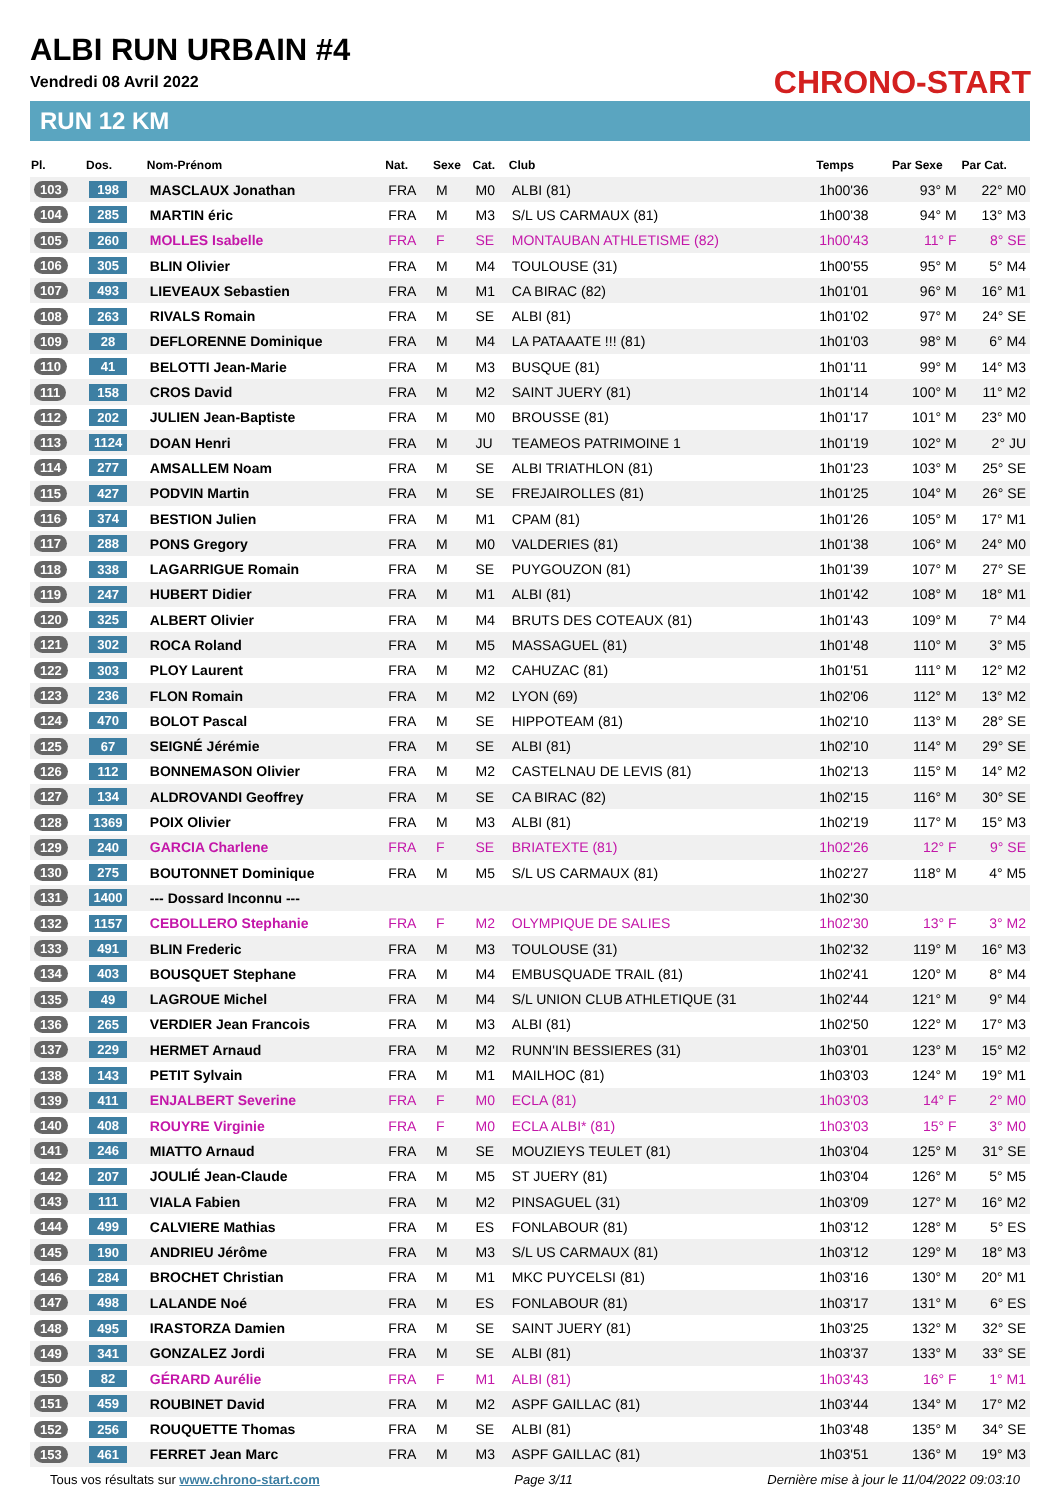ALBI RUN URBAIN #4
Vendredi 08 Avril 2022
RUN 12 KM
CHRONO-START
| Pl. | Dos. | Nom-Prénom | Nat. | Sexe | Cat. | Club | Temps | Par Sexe | Par Cat. |
| --- | --- | --- | --- | --- | --- | --- | --- | --- | --- |
| 103 | 198 | MASCLAUX Jonathan | FRA | M | M0 | ALBI (81) | 1h00'36 | 93° M | 22° M0 |
| 104 | 285 | MARTIN éric | FRA | M | M3 | S/L US CARMAUX (81) | 1h00'38 | 94° M | 13° M3 |
| 105 | 260 | MOLLES Isabelle | FRA | F | SE | MONTAUBAN ATHLETISME (82) | 1h00'43 | 11° F | 8° SE |
| 106 | 305 | BLIN Olivier | FRA | M | M4 | TOULOUSE (31) | 1h00'55 | 95° M | 5° M4 |
| 107 | 493 | LIEVEAUX Sebastien | FRA | M | M1 | CA BIRAC (82) | 1h01'01 | 96° M | 16° M1 |
| 108 | 263 | RIVALS Romain | FRA | M | SE | ALBI (81) | 1h01'02 | 97° M | 24° SE |
| 109 | 28 | DEFLORENNE Dominique | FRA | M | M4 | LA PATAAATE !!! (81) | 1h01'03 | 98° M | 6° M4 |
| 110 | 41 | BELOTTI Jean-Marie | FRA | M | M3 | BUSQUE (81) | 1h01'11 | 99° M | 14° M3 |
| 111 | 158 | CROS David | FRA | M | M2 | SAINT JUERY (81) | 1h01'14 | 100° M | 11° M2 |
| 112 | 202 | JULIEN Jean-Baptiste | FRA | M | M0 | BROUSSE (81) | 1h01'17 | 101° M | 23° M0 |
| 113 | 1124 | DOAN Henri | FRA | M | JU | TEAMEOS PATRIMOINE 1 | 1h01'19 | 102° M | 2° JU |
| 114 | 277 | AMSALLEM Noam | FRA | M | SE | ALBI TRIATHLON (81) | 1h01'23 | 103° M | 25° SE |
| 115 | 427 | PODVIN Martin | FRA | M | SE | FREJAIROLLES (81) | 1h01'25 | 104° M | 26° SE |
| 116 | 374 | BESTION Julien | FRA | M | M1 | CPAM (81) | 1h01'26 | 105° M | 17° M1 |
| 117 | 288 | PONS Gregory | FRA | M | M0 | VALDERIES (81) | 1h01'38 | 106° M | 24° M0 |
| 118 | 338 | LAGARRIGUE Romain | FRA | M | SE | PUYGOUZON (81) | 1h01'39 | 107° M | 27° SE |
| 119 | 247 | HUBERT Didier | FRA | M | M1 | ALBI (81) | 1h01'42 | 108° M | 18° M1 |
| 120 | 325 | ALBERT Olivier | FRA | M | M4 | BRUTS DES COTEAUX (81) | 1h01'43 | 109° M | 7° M4 |
| 121 | 302 | ROCA Roland | FRA | M | M5 | MASSAGUEL (81) | 1h01'48 | 110° M | 3° M5 |
| 122 | 303 | PLOY Laurent | FRA | M | M2 | CAHUZAC (81) | 1h01'51 | 111° M | 12° M2 |
| 123 | 236 | FLON Romain | FRA | M | M2 | LYON (69) | 1h02'06 | 112° M | 13° M2 |
| 124 | 470 | BOLOT Pascal | FRA | M | SE | HIPPOTEAM (81) | 1h02'10 | 113° M | 28° SE |
| 125 | 67 | SEIGNÉ Jérémie | FRA | M | SE | ALBI (81) | 1h02'10 | 114° M | 29° SE |
| 126 | 112 | BONNEMASON Olivier | FRA | M | M2 | CASTELNAU DE LEVIS (81) | 1h02'13 | 115° M | 14° M2 |
| 127 | 134 | ALDROVANDI Geoffrey | FRA | M | SE | CA BIRAC (82) | 1h02'15 | 116° M | 30° SE |
| 128 | 1369 | POIX Olivier | FRA | M | M3 | ALBI (81) | 1h02'19 | 117° M | 15° M3 |
| 129 | 240 | GARCIA Charlene | FRA | F | SE | BRIATEXTE (81) | 1h02'26 | 12° F | 9° SE |
| 130 | 275 | BOUTONNET Dominique | FRA | M | M5 | S/L US CARMAUX (81) | 1h02'27 | 118° M | 4° M5 |
| 131 | 1400 | --- Dossard Inconnu --- | | | | | 1h02'30 | | |
| 132 | 1157 | CEBOLLERO Stephanie | FRA | F | M2 | OLYMPIQUE DE SALIES | 1h02'30 | 13° F | 3° M2 |
| 133 | 491 | BLIN Frederic | FRA | M | M3 | TOULOUSE (31) | 1h02'32 | 119° M | 16° M3 |
| 134 | 403 | BOUSQUET Stephane | FRA | M | M4 | EMBUSQUADE TRAIL (81) | 1h02'41 | 120° M | 8° M4 |
| 135 | 49 | LAGROUE Michel | FRA | M | M4 | S/L UNION CLUB ATHLETIQUE (31 | 1h02'44 | 121° M | 9° M4 |
| 136 | 265 | VERDIER Jean Francois | FRA | M | M3 | ALBI (81) | 1h02'50 | 122° M | 17° M3 |
| 137 | 229 | HERMET Arnaud | FRA | M | M2 | RUNN'IN BESSIERES (31) | 1h03'01 | 123° M | 15° M2 |
| 138 | 143 | PETIT Sylvain | FRA | M | M1 | MAILHOC (81) | 1h03'03 | 124° M | 19° M1 |
| 139 | 411 | ENJALBERT Severine | FRA | F | M0 | ECLA (81) | 1h03'03 | 14° F | 2° M0 |
| 140 | 408 | ROUYRE Virginie | FRA | F | M0 | ECLA ALBI* (81) | 1h03'03 | 15° F | 3° M0 |
| 141 | 246 | MIATTO Arnaud | FRA | M | SE | MOUZIEYS TEULET (81) | 1h03'04 | 125° M | 31° SE |
| 142 | 207 | JOULIÉ Jean-Claude | FRA | M | M5 | ST JUERY (81) | 1h03'04 | 126° M | 5° M5 |
| 143 | 111 | VIALA Fabien | FRA | M | M2 | PINSAGUEL (31) | 1h03'09 | 127° M | 16° M2 |
| 144 | 499 | CALVIERE Mathias | FRA | M | ES | FONLABOUR (81) | 1h03'12 | 128° M | 5° ES |
| 145 | 190 | ANDRIEU Jérôme | FRA | M | M3 | S/L US CARMAUX (81) | 1h03'12 | 129° M | 18° M3 |
| 146 | 284 | BROCHET Christian | FRA | M | M1 | MKC PUYCELSI (81) | 1h03'16 | 130° M | 20° M1 |
| 147 | 498 | LALANDE Noé | FRA | M | ES | FONLABOUR (81) | 1h03'17 | 131° M | 6° ES |
| 148 | 495 | IRASTORZA Damien | FRA | M | SE | SAINT JUERY (81) | 1h03'25 | 132° M | 32° SE |
| 149 | 341 | GONZALEZ Jordi | FRA | M | SE | ALBI (81) | 1h03'37 | 133° M | 33° SE |
| 150 | 82 | GÉRARD Aurélie | FRA | F | M1 | ALBI (81) | 1h03'43 | 16° F | 1° M1 |
| 151 | 459 | ROUBINET David | FRA | M | M2 | ASPF GAILLAC (81) | 1h03'44 | 134° M | 17° M2 |
| 152 | 256 | ROUQUETTE Thomas | FRA | M | SE | ALBI (81) | 1h03'48 | 135° M | 34° SE |
| 153 | 461 | FERRET Jean Marc | FRA | M | M3 | ASPF GAILLAC (81) | 1h03'51 | 136° M | 19° M3 |
Tous vos résultats sur www.chrono-start.com Page 3/11 Dernière mise à jour le 11/04/2022 09:03:10